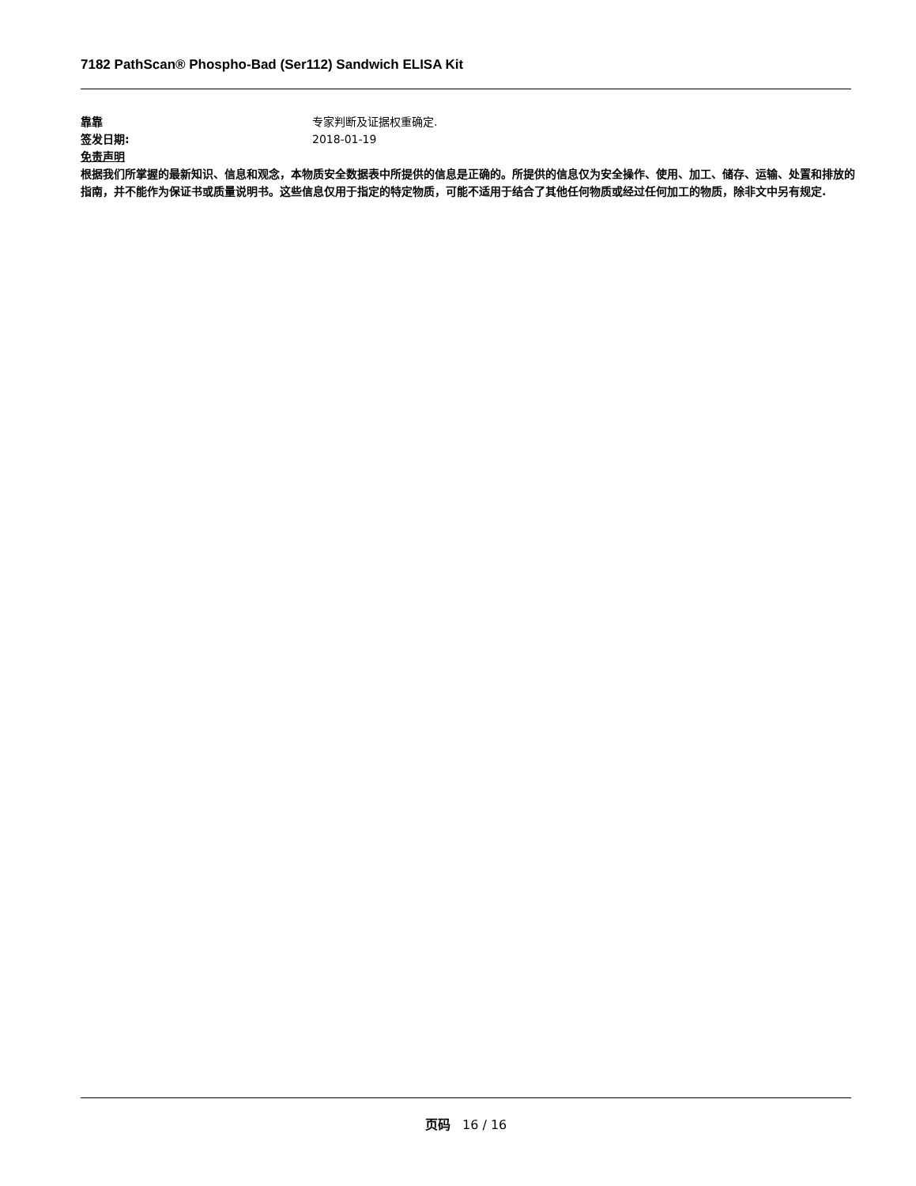7182 PathScan® Phospho-Bad (Ser112) Sandwich ELISA Kit
靠靠 专家判断及证据权重确定.
签发日期: 2018-01-19
免责声明
根据我们所掌握的最新知识、信息和观念，本物质安全数据表中所提供的信息是正确的。所提供的信息仅为安全操作、使用、加工、储存、运输、处置和排放的指南，并不能作为保证书或质量说明书。这些信息仅用于指定的特定物质，可能不适用于结合了其他任何物质或经过任何加工的物质，除非文中另有规定.
页码 16 / 16